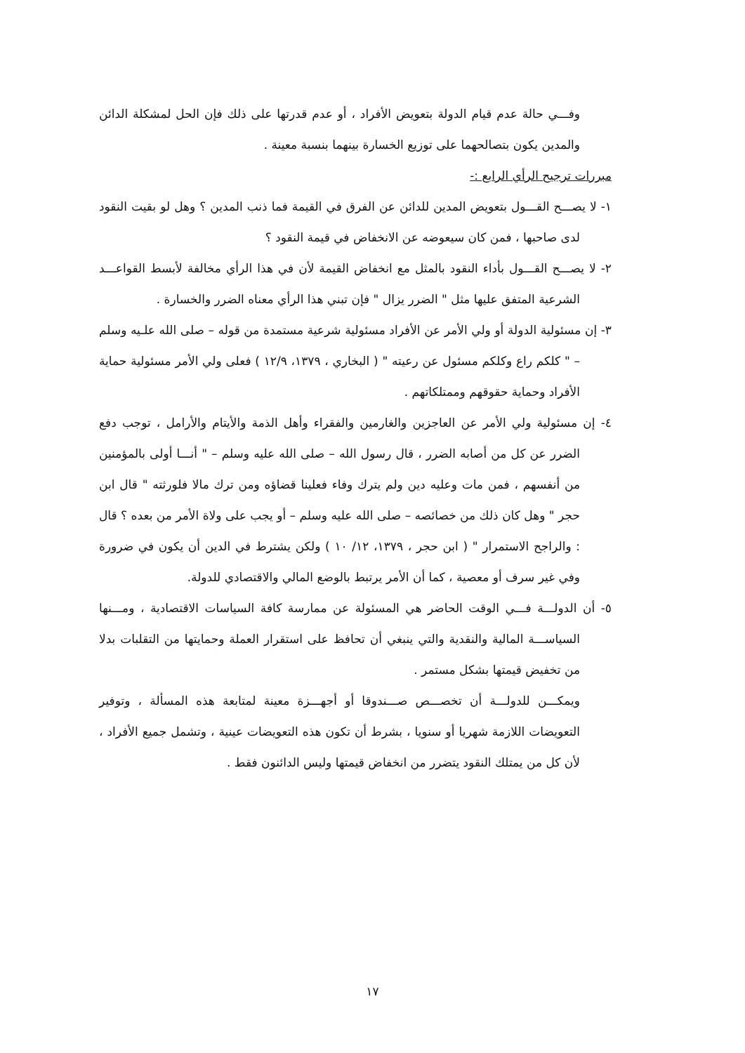وفـــي حالة عدم قيام الدولة بتعويض الأفراد ، أو عدم قدرتها على ذلك فإن الحل لمشكلة الدائن والمدين يكون بتصالحهما على توزيع الخسارة بينهما بنسبة معينة .
مبررات ترجيح الرأي الرابع :-
١- لا يصـــح القـــول بتعويض المدين للدائن عن الفرق في القيمة فما ذنب المدين ؟ وهل لو بقيت النقود لدى صاحبها ، فمن كان سيعوضه عن الانخفاض في قيمة النقود ؟
٢- لا يصـــح القـــول بأداء النقود بالمثل مع انخفاض القيمة لأن في هذا الرأي مخالفة لأبسط القواعـــد الشرعية المتفق عليها مثل " الضرر يزال " فإن تبني هذا الرأي معناه الضرر والخسارة .
٣- إن مسئولية الدولة أو ولي الأمر عن الأفراد مسئولية شرعية مستمدة من قوله – صلى الله علـيه وسلم – " كلكم راع وكلكم مسئول عن رعيته " ( البخاري ، ١٣٧٩، ١٢/٩ ) فعلى ولي الأمر مسئولية حماية الأفراد وحماية حقوقهم وممتلكاتهم .
٤- إن مسئولية ولي الأمر عن العاجزين والغارمين والفقراء وأهل الذمة والأيتام والأرامل ، توجب دفع الضرر عن كل من أصابه الضرر ، قال رسول الله – صلى الله عليه وسلم – " أنـــا أولى بالمؤمنين من أنفسهم ، فمن مات وعليه دين ولم يترك وفاء فعلينا قضاؤه ومن ترك مالا فلورثته " قال ابن حجر " وهل كان ذلك من خصائصه – صلى الله عليه وسلم – أو يجب على ولاة الأمر من بعده ؟ قال : والراجح الاستمرار " ( ابن حجر ، ١٣٧٩، ١٢/ ١٠ ) ولكن يشترط في الدين أن يكون في ضرورة وفي غير سرف أو معصية ، كما أن الأمر يرتبط بالوضع المالي والاقتصادي للدولة.
٥- أن الدولـــة فـــي الوقت الحاضر هي المسئولة عن ممارسة كافة السياسات الاقتصادية ، ومـــنها السياســـة المالية والنقدية والتي ينبغي أن تحافظ على استقرار العملة وحمايتها من التقلبات بدلا من تخفيض قيمتها بشكل مستمر .
ويمكـــن للدولـــة أن تخصـــص صـــندوقا أو أجهـــزة معينة لمتابعة هذه المسألة ، وتوفير التعويضات اللازمة شهريا أو سنويا ، بشرط أن تكون هذه التعويضات عينية ، وتشمل جميع الأفراد ، لأن كل من يمتلك النقود يتضرر من انخفاض قيمتها وليس الدائنون فقط .
١٧